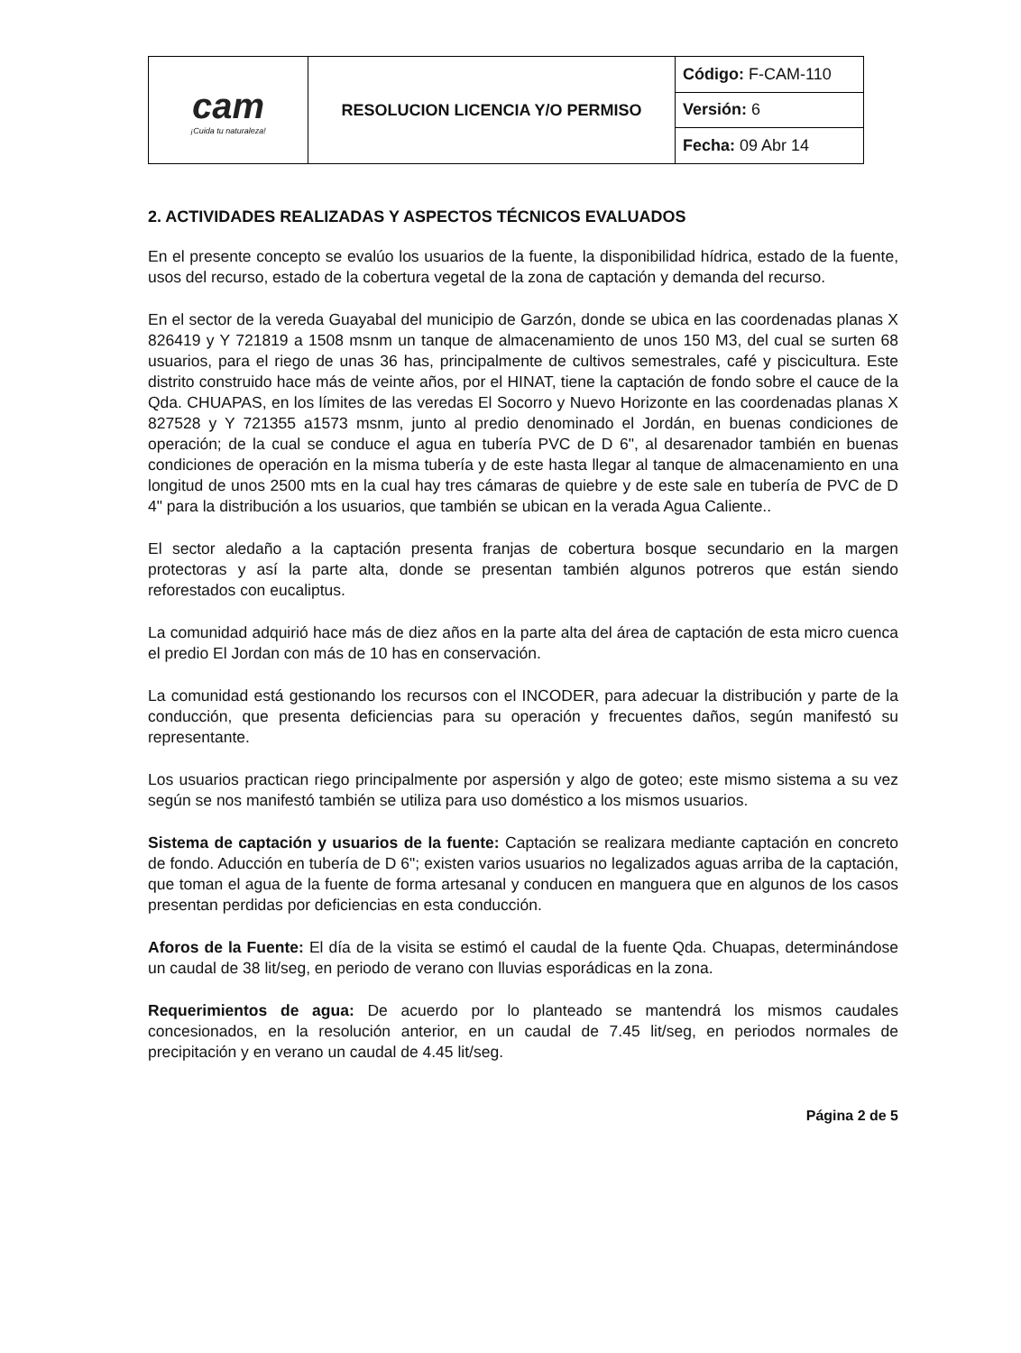| cam ¡Cuida tu naturaleza! | RESOLUCION LICENCIA Y/O PERMISO | Código: F-CAM-110 |
| | | Versión: 6 |
| | | Fecha: 09 Abr 14 |
2. ACTIVIDADES REALIZADAS Y ASPECTOS TÉCNICOS EVALUADOS
En el presente concepto se evalúo los usuarios de la fuente, la disponibilidad hídrica, estado de la fuente, usos del recurso, estado de la cobertura vegetal de la zona de captación y demanda del recurso.
En el sector de la vereda Guayabal del municipio de Garzón, donde se ubica en las coordenadas planas X 826419 y Y 721819 a 1508 msnm un tanque de almacenamiento de unos 150 M3, del cual se surten 68 usuarios, para el riego de unas 36 has, principalmente de cultivos semestrales, café y piscicultura. Este distrito construido hace más de veinte años, por el HINAT, tiene la captación de fondo sobre el cauce de la Qda. CHUAPAS, en los límites de las veredas El Socorro y Nuevo Horizonte en las coordenadas planas X 827528 y Y 721355 a1573 msnm, junto al predio denominado el Jordán, en buenas condiciones de operación; de la cual se conduce el agua en tubería PVC de D 6", al desarenador también en buenas condiciones de operación en la misma tubería y de este hasta llegar al tanque de almacenamiento en una longitud de unos 2500 mts en la cual hay tres cámaras de quiebre y de este sale en tubería de PVC de D 4" para la distribución a los usuarios, que también se ubican en la verada Agua Caliente..
El sector aledaño a la captación presenta franjas de cobertura bosque secundario en la margen protectoras y así la parte alta, donde se presentan también algunos potreros que están siendo reforestados con eucaliptus.
La comunidad adquirió hace más de diez años en la parte alta del área de captación de esta micro cuenca el predio El Jordan con más de 10 has en conservación.
La comunidad está gestionando los recursos con el INCODER, para adecuar la distribución y parte de la conducción, que presenta deficiencias para su operación y frecuentes daños, según manifestó su representante.
Los usuarios practican riego principalmente por aspersión y algo de goteo; este mismo sistema a su vez según se nos manifestó también se utiliza para uso doméstico a los mismos usuarios.
Sistema de captación y usuarios de la fuente: Captación se realizara mediante captación en concreto de fondo. Aducción en tubería de D 6"; existen varios usuarios no legalizados aguas arriba de la captación, que toman el agua de la fuente de forma artesanal y conducen en manguera que en algunos de los casos presentan perdidas por deficiencias en esta conducción.
Aforos de la Fuente: El día de la visita se estimó el caudal de la fuente Qda. Chuapas, determinándose un caudal de 38 lit/seg, en periodo de verano con lluvias esporádicas en la zona.
Requerimientos de agua: De acuerdo por lo planteado se mantendrá los mismos caudales concesionados, en la resolución anterior, en un caudal de 7.45 lit/seg, en periodos normales de precipitación y en verano un caudal de 4.45 lit/seg.
Página 2 de 5